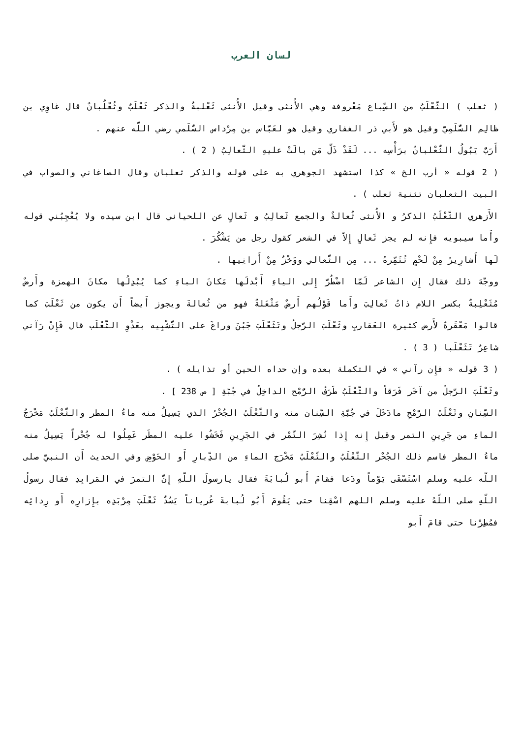لسان العرب
( ثعلب ) الثَّعْلَبُ من السِّباع مَعْروفة وهي الأُنثى وقيل الأُنثى ثَعْلبةٌ والذكر ثَعْلَبٌ وثُعْلُبانٌ قال غاوِي بن ظالِم السُّلَمِيّ وقيل هو لأَبي ذر الغفاري وقيل هو لعَبّاس بن مِرْداس السُّلَمي رضي اللّه عنهم .
أَرَبٌّ يَبُولُ الثُّعْلبانُ برَأْسِه ... لَقَدْ ذَلَّ مَن بالَتْ عليهِ الثَّعالِبُ ( 2 ) .
( 2 قوله « أرب الخ » كذا استشهد الجوهري به على قوله والذكر ثعلبان وقال الصاغاني والصواب في البيت الثعلبان تثنية ثعلب ) .
الأَزهري الثَّعْلَبُ الذكرُ و الأُنثى ثُعالةٌ والجمع ثَعالِبُ و ثَعالٍ عن اللحياني قال ابن سيده ولا يُعْجِبُني قوله وأَما سيبويه فإِنه لم يجز ثَعالٍ إِلاّ في الشعر كقول رجل من يَشْكُرَ .
لَها أَشارِيرُ مِنْ لَحْمٍ تُتَمِّرهُ ... مِن الثَّعالي ووَخْزٌ مِنْ أَرانِيها .
ووجَّهَ ذلك فقال إِن الشاعر لَمّا اضْطُرَّ إِلى الياءِ أَبْدلَها مَكانَ الباءِ كما يُبْدِلُها مكانَ الهمزة وأَرضٌ مُثَعْلِبةٌ بكسر اللام ذاتُ ثَعالِبَ وأَما قَوْلُهم أَرضٌ مَثْعَلةٌ فهو من ثُعالةَ ويجوز أَيضاً أَن يكون من ثَعْلَبَ كما قالوا مَعْقَرةٌ لأَرض كثيرة العَقاربِ وثَعْلَبَ الرَّجلُ وتَثَعْلَبَ جَبُنَ وراغَ على التَّشْبِيه بعَدْوِ الثَّعْلَب قال فَإِنْ رَآني شاعِرٌ تَثَعْلَبا ( 3 ) .
( 3 قوله « فإِن رآني » في التكملة بعده وإن حداه الحين أو تذايله ) .
وثَعْلَبَ الرَّجلُ من آخَر فَرَقاً والثَّعْلَبُ طَرَفُ الرُّمْح الداخِلُ في جُبَّةِ [ ص 238 ] .
السِّنانِ وثَعْلَبُ الرُّمْحِ مادَخَلَ في جُبَّةِ السِّنان منه والثَّعْلَبُ الجُحْرُ الذي يَسِيلُ منه ماءُ المطر والثَّعْلَبُ مَخْرَجُ الماءِ من جَرِينِ التمر وقيل إِنه إِذا نُشِرَ التَّمْر في الجَرِينِ فَخَشُوا عليه المطَر عَمِلُوا له جُحْراً يَسِيلُ منه ماءُ المطر فاسم ذلك الجُحْر الثَّعْلَبُ والثَّعْلَبُ مَخْرَج الماءِ من الدِّبارِ أَو الحَوْضِ وفي الحديث أَن النبيَّ صلى اللّه عليه وسلم اسْتَسْقَى يَوْماً ودَعا فقامَ أَبو لُبابَةَ فقال يارسولَ اللّهِ إِنَّ التمرَ في المَرابِدِ فقال رسولُ اللّهِ صلى اللّهُ عليه وسلم اللهم اسْقِنا حتى يَقُومَ أَبُو لُبابةَ عُرياناً يَسُدُّ ثَعْلَبَ مِرْبَدِه بإِزارِه أَو رِدائِه فمُطِرْنا حتى قامَ أَبو